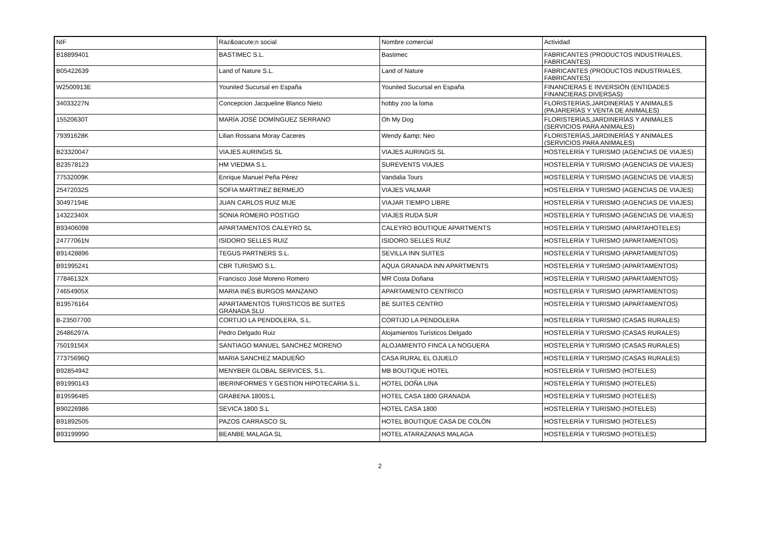| NIF | Raz&oacute;n social | Nombre comercial | Actividad |
| --- | --- | --- | --- |
| B18899401 | BASTIMEC S.L. | Bastimec | FABRICANTES (PRODUCTOS INDUSTRIALES, FABRICANTES) |
| B05422639 | Land of Nature S.L. | Land of Nature | FABRICANTES (PRODUCTOS INDUSTRIALES, FABRICANTES) |
| W2500913E | Younited Sucursal en España | Younited Sucursal en España | FINANCIERAS E INVERSIÓN (ENTIDADES FINANCIERAS DIVERSAS) |
| 34033227N | Concepcion Jacqueline Blanco Nieto | hobby zoo la loma | FLORISTERÍAS,JARDINERÍAS Y ANIMALES (PAJARERÍAS Y VENTA DE ANIMALES) |
| 15520630T | MARÍA JOSÉ DOMÍNGUEZ SERRANO | Oh My Dog | FLORISTERÍAS,JARDINERÍAS Y ANIMALES (SERVICIOS PARA ANIMALES) |
| 79391628K | Lilian Rossana Moray Caceres | Wendy &amp; Neo | FLORISTERÍAS,JARDINERÍAS Y ANIMALES (SERVICIOS PARA ANIMALES) |
| B23320047 | VIAJES AURINGIS SL | VIAJES AURINGIS SL | HOSTELERÍA Y TURISMO (AGENCIAS DE VIAJES) |
| B23578123 | HM VIEDMA S.L. | SUREVENTS VIAJES | HOSTELERÍA Y TURISMO (AGENCIAS DE VIAJES) |
| 77532009K | Enrique Manuel Peña Pérez | Vandalia Tours | HOSTELERÍA Y TURISMO (AGENCIAS DE VIAJES) |
| 25472032S | SOFIA MARTINEZ BERMEJO | VIAJES VALMAR | HOSTELERÍA Y TURISMO (AGENCIAS DE VIAJES) |
| 30497194E | JUAN CARLOS RUIZ MIJE | VIAJAR TIEMPO LIBRE | HOSTELERÍA Y TURISMO (AGENCIAS DE VIAJES) |
| 14322340X | SONIA ROMERO POSTIGO | VIAJES RUDA SUR | HOSTELERÍA Y TURISMO (AGENCIAS DE VIAJES) |
| B93406098 | APARTAMENTOS CALEYRO SL | CALEYRO BOUTIQUE APARTMENTS | HOSTELERÍA Y TURISMO (APARTAHOTELES) |
| 24777061N | ISIDORO SELLES RUIZ | ISIDORO SELLES RUIZ | HOSTELERÍA Y TURISMO (APARTAMENTOS) |
| B91428896 | TEGUS PARTNERS S.L. | SEVILLA INN SUITES | HOSTELERÍA Y TURISMO (APARTAMENTOS) |
| B91995241 | CBR TURISMO S.L. | AQUA GRANADA INN APARTMENTS | HOSTELERÍA Y TURISMO (APARTAMENTOS) |
| 77846132X | Francisco José Moreno Romero | MR Costa Doñana | HOSTELERÍA Y TURISMO (APARTAMENTOS) |
| 74654905X | MARIA INÉS BURGOS MANZANO | APARTAMENTO CENTRICO | HOSTELERÍA Y TURISMO (APARTAMENTOS) |
| B19576164 | APARTAMENTOS TURISTICOS BE SUITES GRANADA SLU | BE SUITES CENTRO | HOSTELERÍA Y TURISMO (APARTAMENTOS) |
| B-23507700 | CORTIJO LA PENDOLERA, S.L. | CORTIJO LA PENDOLERA | HOSTELERÍA Y TURISMO (CASAS RURALES) |
| 26486297A | Pedro Delgado Ruiz | Alojamientos Turísticos Delgado | HOSTELERÍA Y TURISMO (CASAS RURALES) |
| 75019156X | SANTIAGO MANUEL SANCHEZ MORENO | ALOJAMIENTO FINCA LA NOGUERA | HOSTELERÍA Y TURISMO (CASAS RURALES) |
| 77375696Q | MARIA SANCHEZ MADUEÑO | CASA RURAL EL OJUELO | HOSTELERÍA Y TURISMO (CASAS RURALES) |
| B92854942 | MENYBER GLOBAL SERVICES, S.L. | MB BOUTIQUE HOTEL | HOSTELERÍA Y TURISMO (HOTELES) |
| B91990143 | IBERINFORMES Y GESTION HIPOTECARIA S.L. | HOTEL DOÑA LINA | HOSTELERÍA Y TURISMO (HOTELES) |
| B19596485 | GRABENA 1800S.L | HOTEL CASA 1800 GRANADA | HOSTELERÍA Y TURISMO (HOTELES) |
| B90226986 | SEVICA 1800 S.L | HOTEL CASA 1800 | HOSTELERÍA Y TURISMO (HOTELES) |
| B91892505 | PAZOS CARRASCO SL | HOTEL BOUTIQUE CASA DE COLÓN | HOSTELERÍA Y TURISMO (HOTELES) |
| B93199990 | BEANBE MALAGA SL | HOTEL ATARAZANAS MALAGA | HOSTELERÍA Y TURISMO (HOTELES) |
2